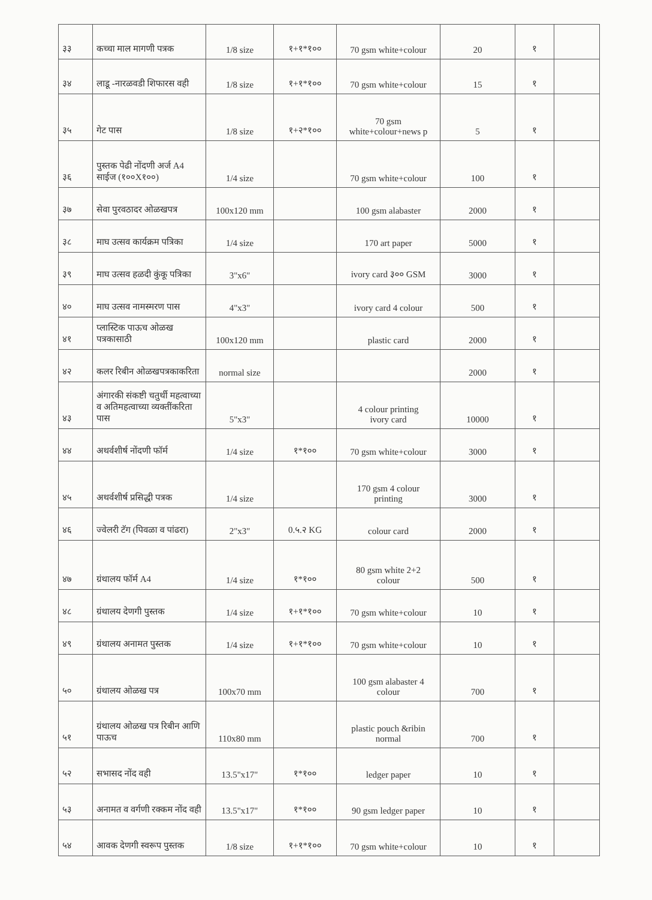| ३३ | कच्चा माल मागणी पत्रक | 1/8 size | १+१*१०० | 70 gsm white+colour | 20 | १ | |
| ३४ | लाडू -नारळवडी शिफारस वही | 1/8 size | १+१*१०० | 70 gsm white+colour | 15 | १ | |
| ३५ | गेट पास | 1/8 size | १+२*१०० | 70 gsm white+colour+news p | 5 | १ | |
| ३६ | पुस्तक पेढी नोंदणी अर्ज A4 साईज (१००X१००) | 1/4 size | | 70 gsm white+colour | 100 | १ | |
| ३७ | सेवा पुरवठादर ओळखपत्र | 100x120 mm | | 100 gsm alabaster | 2000 | १ | |
| ३८ | माघ उत्सव कार्यक्रम पत्रिका | 1/4 size | | 170 art paper | 5000 | १ | |
| ३९ | माघ उत्सव हळदी कुंकू पत्रिका | 3"x6" | | ivory card ३०० GSM | 3000 | १ | |
| ४० | माघ उत्सव नामस्मरण पास | 4"x3" | | ivory card 4 colour | 500 | १ | |
| ४१ | प्लास्टिक पाऊच ओळख पत्रकासाठी | 100x120 mm | | plastic card | 2000 | १ | |
| ४२ | कलर रिबीन ओळखपत्रकाकरिता | normal size | | | 2000 | १ | |
| ४३ | अंगारकी संकष्टी चतुर्थी महत्वाच्या व अतिमहत्वाच्या व्यक्तींकरिता पास | 5"x3" | | 4 colour printing ivory card | 10000 | १ | |
| ४४ | अथर्वशीर्ष नोंदणी फॉर्म | 1/4 size | १*१०० | 70 gsm white+colour | 3000 | १ | |
| ४५ | अथर्वशीर्ष प्रसिद्धी पत्रक | 1/4 size | | 170 gsm 4 colour printing | 3000 | १ | |
| ४६ | ज्वेलरी टॅग (पिवळा व पांढरा) | 2"x3" | 0.५.२ KG | colour card | 2000 | १ | |
| ४७ | ग्रंथालय फॉर्म A4 | 1/4 size | १*१०० | 80 gsm white 2+2 colour | 500 | १ | |
| ४८ | ग्रंथालय देणगी पुस्तक | 1/4 size | १+१*१०० | 70 gsm white+colour | 10 | १ | |
| ४९ | ग्रंथालय अनामत पुस्तक | 1/4 size | १+१*१०० | 70 gsm white+colour | 10 | १ | |
| ५० | ग्रंथालय ओळख पत्र | 100x70 mm | | 100 gsm alabaster 4 colour | 700 | १ | |
| ५१ | ग्रंथालय ओळख पत्र रिबीन आणि पाऊच | 110x80 mm | | plastic pouch &ribin normal | 700 | १ | |
| ५२ | सभासद नोंद वही | 13.5"x17" | १*१०० | ledger paper | 10 | १ | |
| ५३ | अनामत व वर्गणी रक्कम नोंद वही | 13.5"x17" | १*१०० | 90 gsm ledger paper | 10 | १ | |
| ५४ | आवक देणगी स्वरूप पुस्तक | 1/8 size | १+१*१०० | 70 gsm white+colour | 10 | १ | |